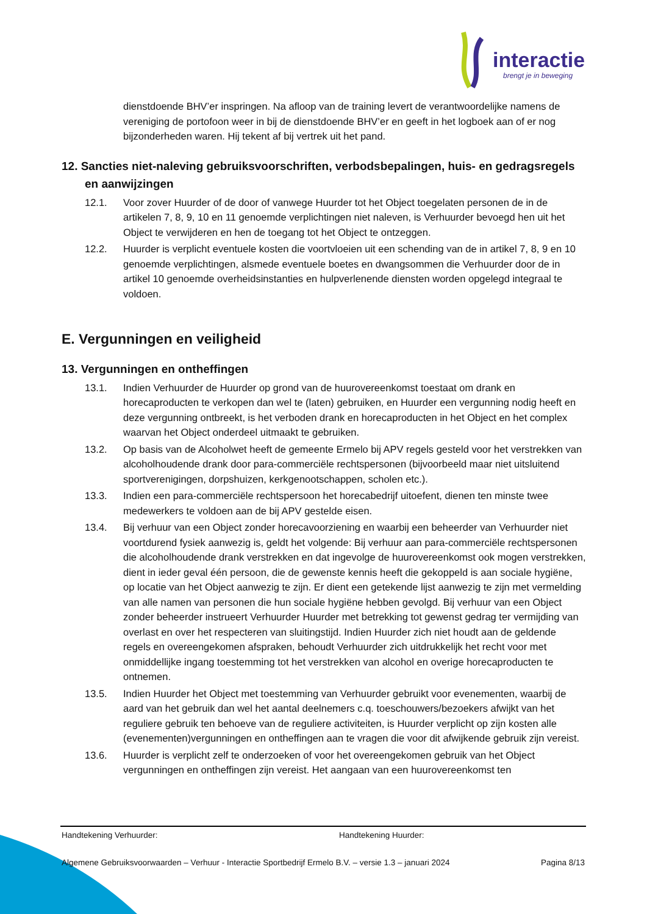interactie
brengt je in beweging
dienstdoende BHV’er inspringen. Na afloop van de training levert de verantwoordelijke namens de vereniging de portofoon weer in bij de dienstdoende BHV’er en geeft in het logboek aan of er nog bijzonderheden waren. Hij tekent af bij vertrek uit het pand.
12. Sancties niet-naleving gebruiksvoorschriften, verbodsbepalingen, huis- en gedragsregels en aanwijzingen
12.1. Voor zover Huurder of de door of vanwege Huurder tot het Object toegelaten personen de in de artikelen 7, 8, 9, 10 en 11 genoemde verplichtingen niet naleven, is Verhuurder bevoegd hen uit het Object te verwijderen en hen de toegang tot het Object te ontzeggen.
12.2. Huurder is verplicht eventuele kosten die voortvloeien uit een schending van de in artikel 7, 8, 9 en 10 genoemde verplichtingen, alsmede eventuele boetes en dwangsommen die Verhuurder door de in artikel 10 genoemde overheidsinstanties en hulpverlenende diensten worden opgelegd integraal te voldoen.
E. Vergunningen en veiligheid
13. Vergunningen en ontheffingen
13.1. Indien Verhuurder de Huurder op grond van de huurovereenkomst toestaat om drank en horecaproducten te verkopen dan wel te (laten) gebruiken, en Huurder een vergunning nodig heeft en deze vergunning ontbreekt, is het verboden drank en horecaproducten in het Object en het complex waarvan het Object onderdeel uitmaakt te gebruiken.
13.2. Op basis van de Alcoholwet heeft de gemeente Ermelo bij APV regels gesteld voor het verstrekken van alcoholhoudende drank door para-commerciële rechtspersonen (bijvoorbeeld maar niet uitsluitend sportverenigingen, dorpshuizen, kerkgenootschappen, scholen etc.).
13.3. Indien een para-commerciële rechtspersoon het horecabedrijf uitoefent, dienen ten minste twee medewerkers te voldoen aan de bij APV gestelde eisen.
13.4. Bij verhuur van een Object zonder horecavoorziening en waarbij een beheerder van Verhuurder niet voortdurend fysiek aanwezig is, geldt het volgende: Bij verhuur aan para-commerciële rechtspersonen die alcoholhoudende drank verstrekken en dat ingevolge de huurovereenkomst ook mogen verstrekken, dient in ieder geval één persoon, die de gewenste kennis heeft die gekoppeld is aan sociale hygiëne, op locatie van het Object aanwezig te zijn. Er dient een getekende lijst aanwezig te zijn met vermelding van alle namen van personen die hun sociale hygiëne hebben gevolgd. Bij verhuur van een Object zonder beheerder instrueert Verhuurder Huurder met betrekking tot gewenst gedrag ter vermijding van overlast en over het respecteren van sluitingstijd. Indien Huurder zich niet houdt aan de geldende regels en overeengekomen afspraken, behoudt Verhuurder zich uitdrukkelijk het recht voor met onmiddellijke ingang toestemming tot het verstrekken van alcohol en overige horecaproducten te ontnemen.
13.5. Indien Huurder het Object met toestemming van Verhuurder gebruikt voor evenementen, waarbij de aard van het gebruik dan wel het aantal deelnemers c.q. toeschouwers/bezoekers afwijkt van het reguliere gebruik ten behoeve van de reguliere activiteiten, is Huurder verplicht op zijn kosten alle (evenementen)vergunningen en ontheffingen aan te vragen die voor dit afwijkende gebruik zijn vereist.
13.6. Huurder is verplicht zelf te onderzoeken of voor het overeengekomen gebruik van het Object vergunningen en ontheffingen zijn vereist. Het aangaan van een huurovereenkomst ten
Handtekening Verhuurder: Handtekening Huurder:
Algemene Gebruiksvoorwaarden – Verhuur - Interactie Sportbedrijf Ermelo B.V. – versie 1.3 – januari 2024 Pagina 8/13